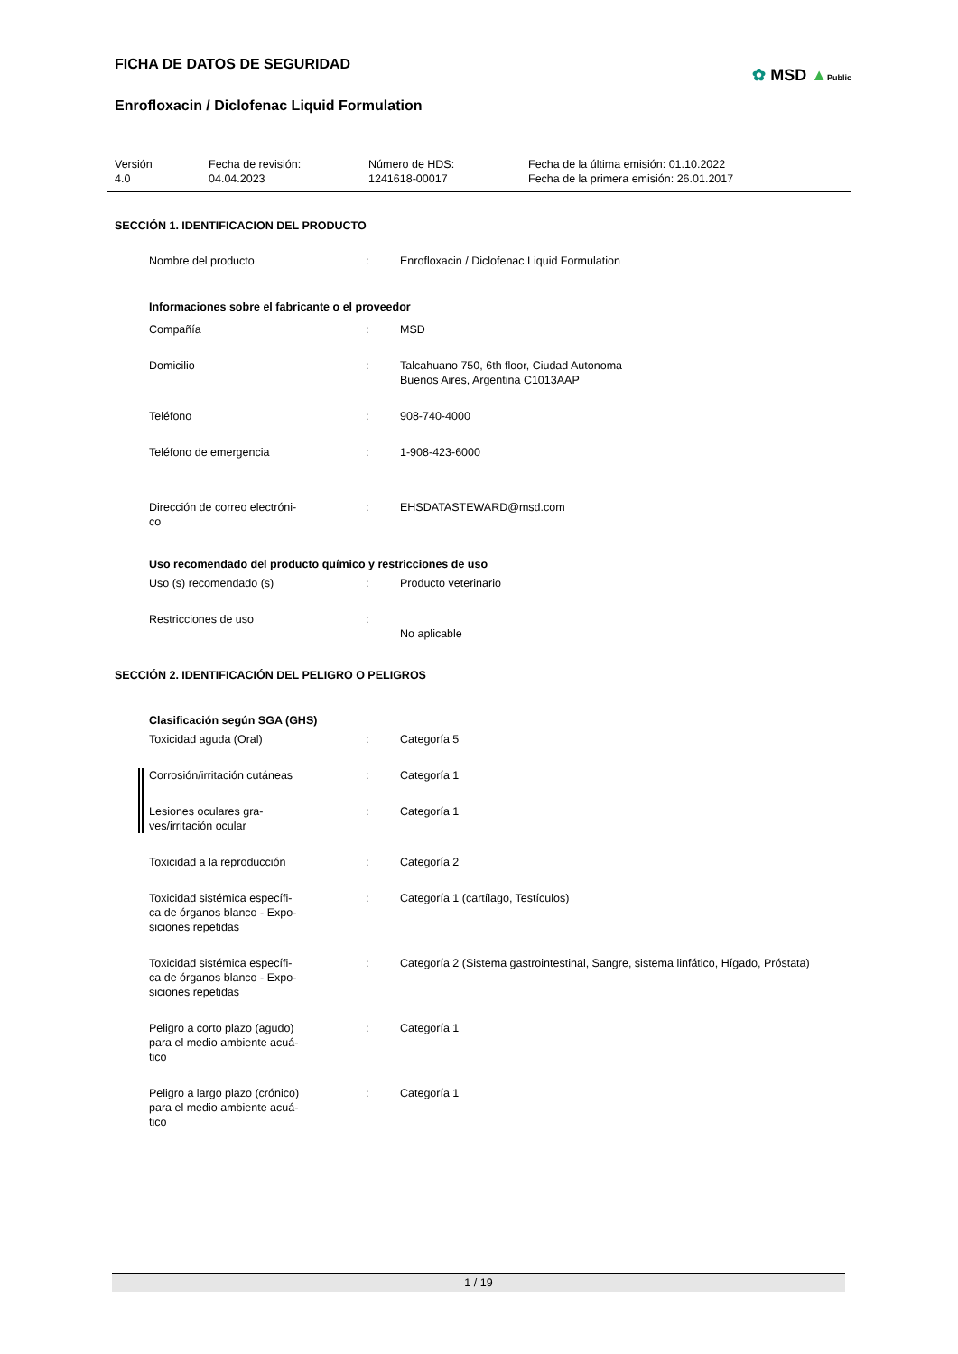FICHA DE DATOS DE SEGURIDAD
Enrofloxacin / Diclofenac Liquid Formulation
✿ MSD ▲Public
Versión
4.0
Fecha de revisión:
04.04.2023
Número de HDS:
1241618-00017
Fecha de la última emisión: 01.10.2022
Fecha de la primera emisión: 26.01.2017
SECCIÓN 1. IDENTIFICACION DEL PRODUCTO
Nombre del producto : Enrofloxacin / Diclofenac Liquid Formulation
Informaciones sobre el fabricante o el proveedor
Compañía : MSD
Domicilio : Talcahuano 750, 6th floor, Ciudad Autonoma
Buenos Aires, Argentina C1013AAP
Teléfono : 908-740-4000
Teléfono de emergencia : 1-908-423-6000
Dirección de correo electróni-
co
: EHSDATASTEWARD@msd.com
Uso recomendado del producto químico y restricciones de uso
Uso (s) recomendado (s) : Producto veterinario
Restricciones de uso :
No aplicable
SECCIÓN 2. IDENTIFICACIÓN DEL PELIGRO O PELIGROS
Clasificación según SGA (GHS)
Toxicidad aguda (Oral) : Categoría 5
Corrosión/irritación cutáneas : Categoría 1
Lesiones oculares gra-
ves/irritación ocular
: Categoría 1
Toxicidad a la reproducción : Categoría 2
Toxicidad sistémica específi-
ca de órganos blanco - Expo-
siciones repetidas
: Categoría 1 (cartílago, Testículos)
Toxicidad sistémica específi-
ca de órganos blanco - Expo-
siciones repetidas
: Categoría 2 (Sistema gastrointestinal, Sangre, sistema linfático, Hígado, Próstata)
Peligro a corto plazo (agudo)
para el medio ambiente acuá-
tico
: Categoría 1
Peligro a largo plazo (crónico)
para el medio ambiente acuá-
tico
: Categoría 1
1 / 19